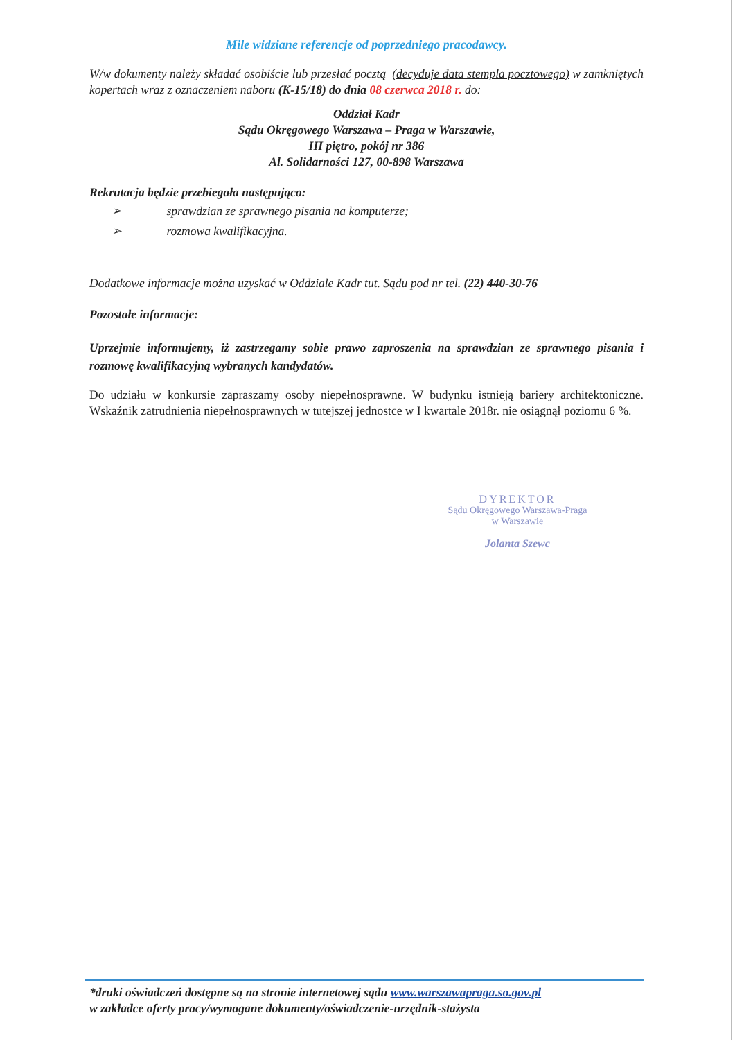Mile widziane referencje od poprzedniego pracodawcy.
W/w dokumenty należy składać osobiście lub przesłać pocztą (decyduje data stempla pocztowego) w zamkniętych kopertach wraz z oznaczeniem naboru (K-15/18) do dnia 08 czerwca 2018 r. do:
Oddział Kadr
Sądu Okręgowego Warszawa – Praga w Warszawie,
III piętro, pokój nr 386
Al. Solidarności 127, 00-898 Warszawa
Rekrutacja będzie przebiegała następująco:
➢ sprawdzian ze sprawnego pisania na komputerze;
➢ rozmowa kwalifikacyjna.
Dodatkowe informacje można uzyskać w Oddziale Kadr tut. Sądu pod nr tel. (22) 440-30-76
Pozostałe informacje:
Uprzejmie informujemy, iż zastrzegamy sobie prawo zaproszenia na sprawdzian ze sprawnego pisania i rozmowę kwalifikacyjną wybranych kandydatów.
Do udziału w konkursie zapraszamy osoby niepełnosprawne. W budynku istnieją bariery architektoniczne. Wskaźnik zatrudnienia niepełnosprawnych w tutejszej jednostce w I kwartale 2018r. nie osiągnął poziomu 6 %.
DYREKTOR
Sądu Okręgowego Warszawa-Praga
w Warszawie
Jolanta Szewc
*druki oświadczeń dostępne są na stronie internetowej sądu www.warszawapraga.so.gov.pl
w zakładce oferty pracy/wymagane dokumenty/oświadczenie-urzędnik-stażysta